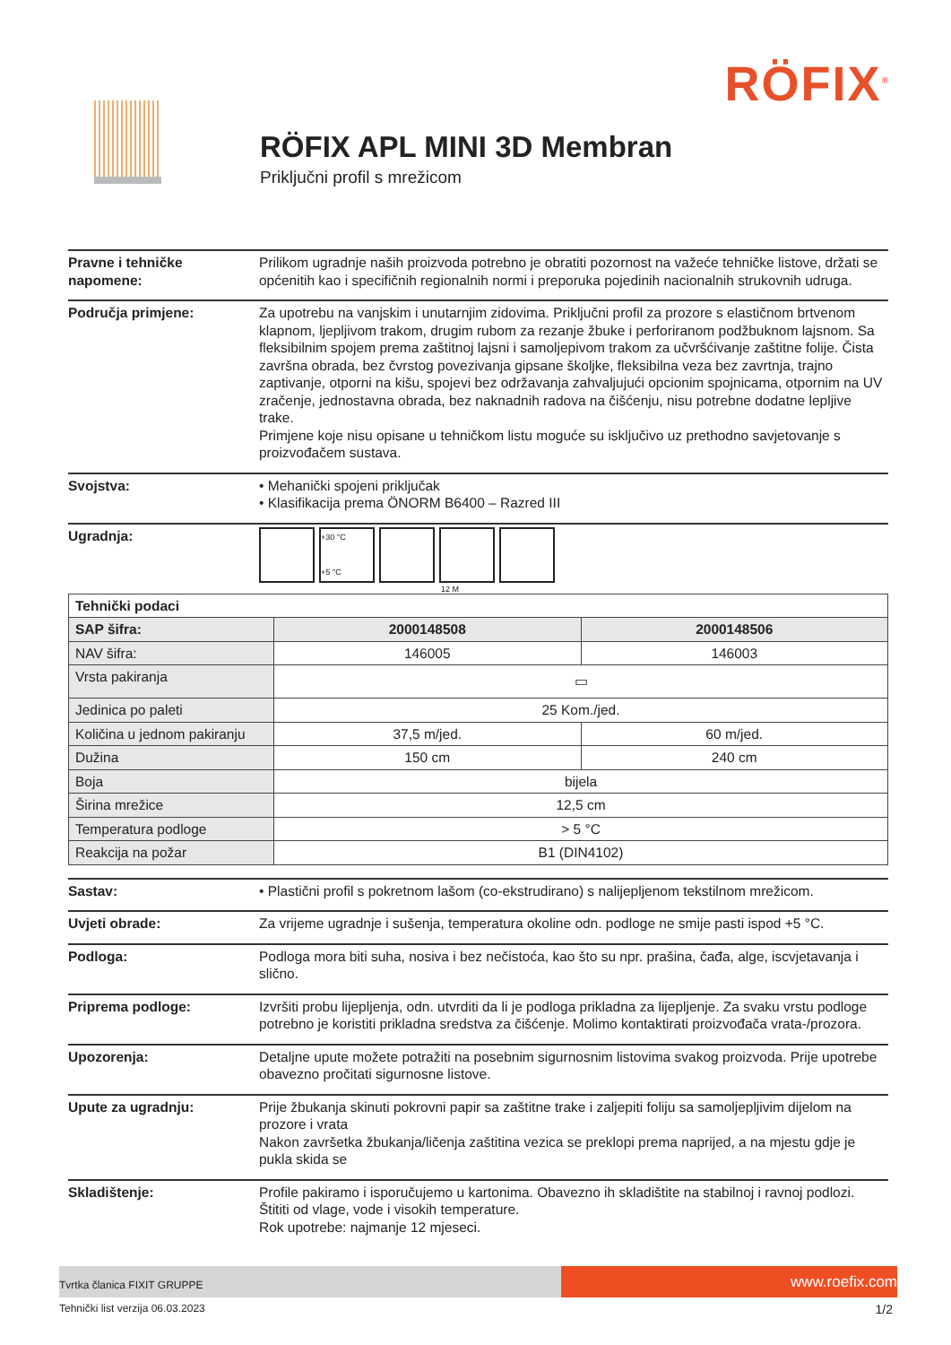RÖFIX<sup>®</sup>
RÖFIX APL MINI 3D Membran
Priključni profil s mrežicom
Pravne i tehničke napomene:
Prilikom ugradnje naših proizvoda potrebno je obratiti pozornost na važeće tehničke listove, držati se općenitih kao i specifičnih regionalnih normi i preporuka pojedinih nacionalnih strukovnih udruga.
Područja primjene: Za upotrebu na vanjskim i unutarnjim zidovima. Priključni profil za prozore s elastičnom brtvenom klapnom, ljepljivom trakom, drugim rubom za rezanje žbuke i perforiranom podžbuknom lajsnom. Sa fleksibilnim spojem prema zaštitnoj lajsni i samoljepivom trakom za učvršćivanje zaštitne folije. Čista završna obrada, bez čvrstog povezivanja gipsane školjke, fleksibilna veza bez zavrtnja, trajno zaptivanje, otporni na kišu, spojevi bez održavanja zahvaljujući opcionim spojnicama, otpornim na UV zračenje, jednostavna obrada, bez naknadnih radova na čišćenju, nisu potrebne dodatne lepljive trake.
Primjene koje nisu opisane u tehničkom listu moguće su isključivo uz prethodno savjetovanje s proizvođačem sustava.
Svojstva: • Mehanički spojeni priključak
• Klasifikacija prema ÖNORM B6400 – Razred III
Ugradnja:
+30 °C
+5 °C
12 M
| Tehnički podaci | | |
| SAP šifra: | 2000148508 | 2000148506 |
| NAV šifra: | 146005 | 146003 |
| Vrsta pakiranja | ▭ | |
| Jedinica po paleti | 25 Kom./jed. | |
| Količina u jednom pakiranju | 37,5 m/jed. | 60 m/jed. |
| Dužina | 150 cm | 240 cm |
| Boja | bijela | |
| Širina mrežice | 12,5 cm | |
| Temperatura podloge | > 5 °C | |
| Reakcija na požar | B1 (DIN4102) | |
Sastav: • Plastični profil s pokretnom lašom (co-ekstrudirano) s nalijepljenom tekstilnom mrežicom.
Uvjeti obrade: Za vrijeme ugradnje i sušenja, temperatura okoline odn. podloge ne smije pasti ispod +5 °C.
Podloga: Podloga mora biti suha, nosiva i bez nečistoća, kao što su npr. prašina, čađa, alge, iscvjetavanja i slično.
Priprema podloge: Izvršiti probu lijepljenja, odn. utvrditi da li je podloga prikladna za lijepljenje. Za svaku vrstu podloge potrebno je koristiti prikladna sredstva za čišćenje. Molimo kontaktirati proizvođača vrata-/prozora.
Upozorenja: Detaljne upute možete potražiti na posebnim sigurnosnim listovima svakog proizvoda. Prije upotrebe obavezno pročitati sigurnosne listove.
Upute za ugradnju: Prije žbukanja skinuti pokrovni papir sa zaštitne trake i zaljepiti foliju sa samoljepljivim dijelom na prozore i vrata
Nakon završetka žbukanja/ličenja zaštitina vezica se preklopi prema naprijed, a na mjestu gdje je pukla skida se
Skladištenje: Profile pakiramo i isporučujemo u kartonima. Obavezno ih skladištite na stabilnoj i ravnoj podlozi. Štititi od vlage, vode i visokih temperature.
Rok upotrebe: najmanje 12 mjeseci.
Tvrtka članica FIXIT GRUPPE
www.roefix.com
Tehnički list verzija 06.03.2023 1/2